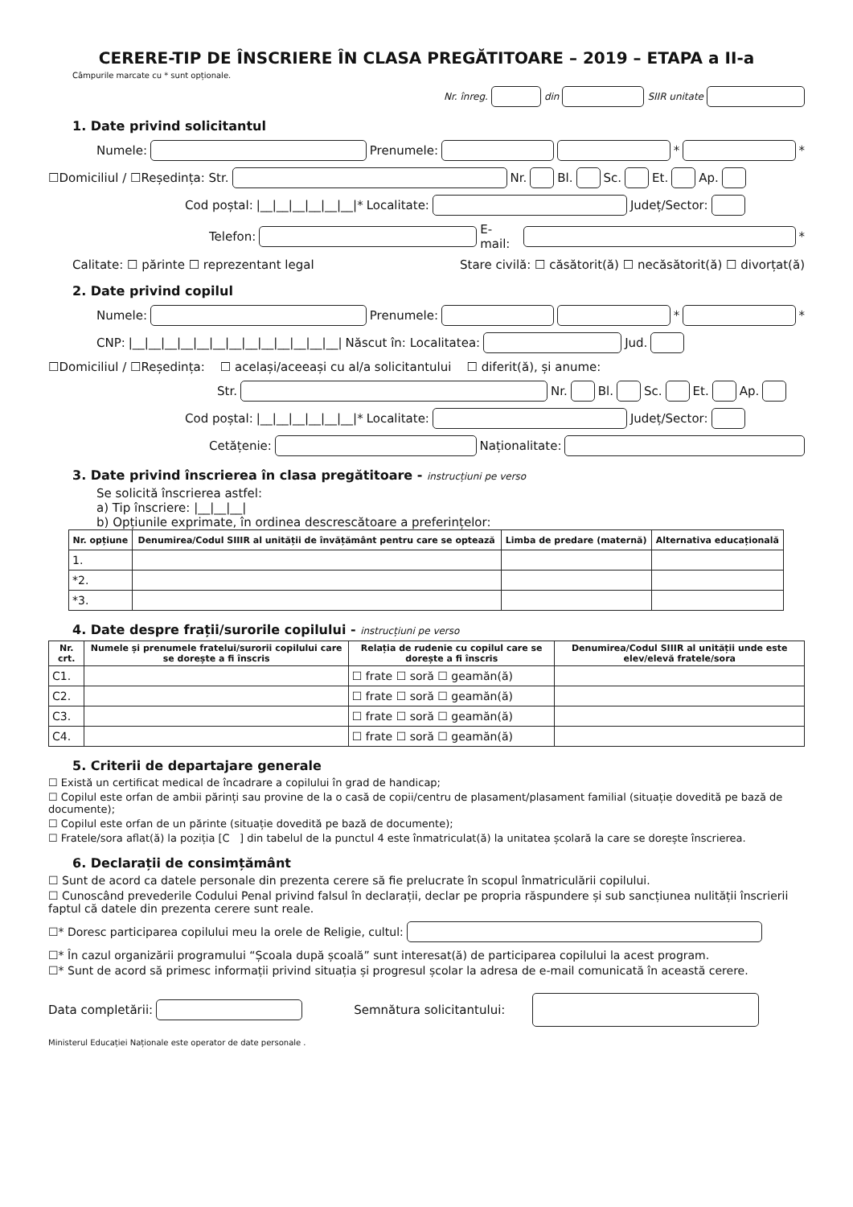CERERE-TIP DE ÎNSCRIERE ÎN CLASA PREGĂTITOARE – 2019 – ETAPA a II-a
Câmpurile marcate cu * sunt opționale.
Nr. înreg. din SIIR unitate
1. Date privind solicitantul
Numele: Prenumele: * *
☐Domiciliul / ☐Reședința: Str. Nr. Bl. Sc. Et. Ap.
Cod poștal: |__|__|__|__|__|__|* Localitate: Județ/Sector:
Telefon: E-mail: *
Calitate: ☐ părinte ☐ reprezentant legal Stare civilă: ☐ căsătorit(ă) ☐ necăsătorit(ă) ☐ divorțat(ă)
2. Date privind copilul
Numele: Prenumele: * *
CNP: |__|__|__|__|__|__|__|__|__|__|__|__|__| Născut în: Localitatea: Jud.
☐Domiciliul / ☐Reședința: ☐ același/aceeași cu al/a solicitantului ☐ diferit(ă), și anume:
Str. Nr. Bl. Sc. Et. Ap.
Cod poștal: |__|__|__|__|__|__|* Localitate: Județ/Sector:
Cetățenie: Naționalitate:
3. Date privind înscrierea în clasa pregătitoare - instrucțiuni pe verso
Se solicită înscrierea astfel:
a) Tip înscriere: |__|__|__|
b) Opțiunile exprimate, în ordinea descrescătoare a preferințelor:
| Nr. opțiune | Denumirea/Codul SIIIR al unității de învățământ pentru care se optează | Limba de predare (maternă) | Alternativa educațională |
| --- | --- | --- | --- |
| 1. | | | |
| *2. | | | |
| *3. | | | |
4. Date despre frații/surorile copilului - instrucțiuni pe verso
| Nr. crt. | Numele și prenumele fratelui/surorii copilului care se dorește a fi înscris | Relația de rudenie cu copilul care se dorește a fi înscris | Denumirea/Codul SIIIR al unității unde este elev/elevă fratele/sora |
| --- | --- | --- | --- |
| C1. | | ☐ frate ☐ soră ☐ geamăn(ă) | |
| C2. | | ☐ frate ☐ soră ☐ geamăn(ă) | |
| C3. | | ☐ frate ☐ soră ☐ geamăn(ă) | |
| C4. | | ☐ frate ☐ soră ☐ geamăn(ă) | |
5. Criterii de departajare generale
☐ Există un certificat medical de încadrare a copilului în grad de handicap;
☐ Copilul este orfan de ambii părinți sau provine de la o casă de copii/centru de plasament/plasament familial (situație dovedită pe bază de documente);
☐ Copilul este orfan de un părinte (situație dovedită pe bază de documente);
☐ Fratele/sora aflat(ă) la poziția [C ] din tabelul de la punctul 4 este înmatriculat(ă) la unitatea școlară la care se dorește înscrierea.
6. Declarații de consimțământ
☐ Sunt de acord ca datele personale din prezenta cerere să fie prelucrate în scopul înmatriculării copilului.
☐ Cunoscând prevederile Codului Penal privind falsul în declarații, declar pe propria răspundere și sub sancțiunea nulității înscrierii faptul că datele din prezenta cerere sunt reale.
☐* Doresc participarea copilului meu la orele de Religie, cultul:
☐* În cazul organizării programului “Școala după școală” sunt interesat(ă) de participarea copilului la acest program.
☐* Sunt de acord să primesc informații privind situația și progresul școlar la adresa de e-mail comunicată în această cerere.
Data completării: Semnătura solicitantului:
Ministerul Educației Naționale este operator de date personale .